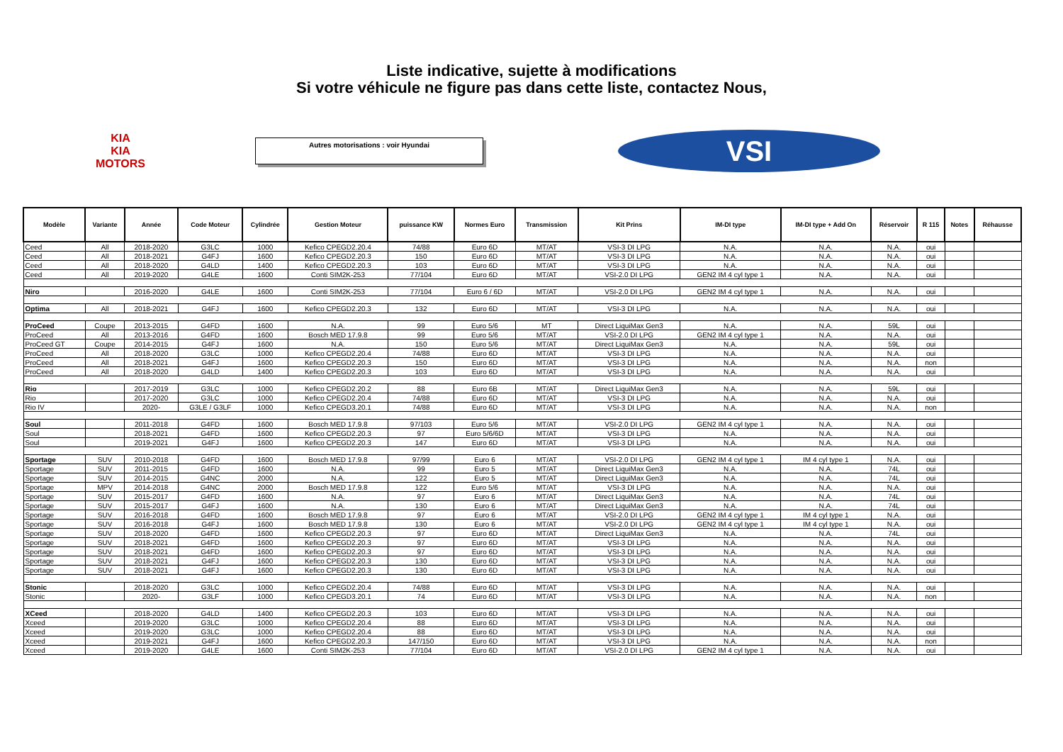Liste indicative, sujette à modifications
Si votre véhicule ne figure pas dans cette liste, contactez Nous,
KIA
KIA MOTORS
Autres motorisations : voir Hyundai
VSI
| Modèle | Variante | Année | Code Moteur | Cylindrée | Gestion Moteur | puissance KW | Normes Euro | Transmission | Kit Prins | IM-DI type | IM-DI type + Add On | Réservoir | R 115 | Notes | Réhausse |
| --- | --- | --- | --- | --- | --- | --- | --- | --- | --- | --- | --- | --- | --- | --- | --- |
| Ceed | All | 2018-2020 | G3LC | 1000 | Kefico CPEGD2.20.4 | 74/88 | Euro 6D | MT/AT | VSI-3 DI LPG | N.A. | N.A. | N.A. | oui | | |
| Ceed | All | 2018-2021 | G4FJ | 1600 | Kefico CPEGD2.20.3 | 150 | Euro 6D | MT/AT | VSI-3 DI LPG | N.A. | N.A. | N.A. | oui | | |
| Ceed | All | 2018-2020 | G4LD | 1400 | Kefico CPEGD2.20.3 | 103 | Euro 6D | MT/AT | VSI-3 DI LPG | N.A. | N.A. | N.A. | oui | | |
| Ceed | All | 2019-2020 | G4LE | 1600 | Conti SIM2K-253 | 77/104 | Euro 6D | MT/AT | VSI-2.0 DI LPG | GEN2 IM 4 cyl type 1 | N.A. | N.A. | oui | | |
| Niro | | 2016-2020 | G4LE | 1600 | Conti SIM2K-253 | 77/104 | Euro 6 / 6D | MT/AT | VSI-2.0 DI LPG | GEN2 IM 4 cyl type 1 | N.A. | N.A. | oui | | |
| Optima | All | 2018-2021 | G4FJ | 1600 | Kefico CPEGD2.20.3 | 132 | Euro 6D | MT/AT | VSI-3 DI LPG | N.A. | N.A. | N.A. | oui | | |
| ProCeed | Coupe | 2013-2015 | G4FD | 1600 | N.A. | 99 | Euro 5/6 | MT | Direct LiquiMax Gen3 | N.A. | N.A. | 59L | oui | | |
| ProCeed | All | 2013-2016 | G4FD | 1600 | Bosch MED 17.9.8 | 99 | Euro 5/6 | MT/AT | VSI-2.0 DI LPG | GEN2 IM 4 cyl type 1 | N.A. | N.A. | oui | | |
| ProCeed GT | Coupe | 2014-2015 | G4FJ | 1600 | N.A. | 150 | Euro 5/6 | MT/AT | Direct LiquiMax Gen3 | N.A. | N.A. | 59L | oui | | |
| ProCeed | All | 2018-2020 | G3LC | 1000 | Kefico CPEGD2.20.4 | 74/88 | Euro 6D | MT/AT | VSI-3 DI LPG | N.A. | N.A. | N.A. | oui | | |
| ProCeed | All | 2018-2021 | G4FJ | 1600 | Kefico CPEGD2.20.3 | 150 | Euro 6D | MT/AT | VSI-3 DI LPG | N.A. | N.A. | N.A. | non | | |
| ProCeed | All | 2018-2020 | G4LD | 1400 | Kefico CPEGD2.20.3 | 103 | Euro 6D | MT/AT | VSI-3 DI LPG | N.A. | N.A. | N.A. | oui | | |
| Rio | | 2017-2019 | G3LC | 1000 | Kefico CPEGD2.20.2 | 88 | Euro 6B | MT/AT | Direct LiquiMax Gen3 | N.A. | N.A. | 59L | oui | | |
| Rio | | 2017-2020 | G3LC | 1000 | Kefico CPEGD2.20.4 | 74/88 | Euro 6D | MT/AT | VSI-3 DI LPG | N.A. | N.A. | N.A. | oui | | |
| Rio IV | | 2020- | G3LE / G3LF | 1000 | Kefico CPEGD3.20.1 | 74/88 | Euro 6D | MT/AT | VSI-3 DI LPG | N.A. | N.A. | N.A. | non | | |
| Soul | | 2011-2018 | G4FD | 1600 | Bosch MED 17.9.8 | 97/103 | Euro 5/6 | MT/AT | VSI-2.0 DI LPG | GEN2 IM 4 cyl type 1 | N.A. | N.A. | oui | | |
| Soul | | 2018-2021 | G4FD | 1600 | Kefico CPEGD2.20.3 | 97 | Euro 5/6/6D | MT/AT | VSI-3 DI LPG | N.A. | N.A. | N.A. | oui | | |
| Soul | | 2019-2021 | G4FJ | 1600 | Kefico CPEGD2.20.3 | 147 | Euro 6D | MT/AT | VSI-3 DI LPG | N.A. | N.A. | N.A. | oui | | |
| Sportage | SUV | 2010-2018 | G4FD | 1600 | Bosch MED 17.9.8 | 97/99 | Euro 6 | MT/AT | VSI-2.0 DI LPG | GEN2 IM 4 cyl type 1 | IM 4 cyl type 1 | N.A. | oui | | |
| Sportage | SUV | 2011-2015 | G4FD | 1600 | N.A. | 99 | Euro 5 | MT/AT | Direct LiquiMax Gen3 | N.A. | N.A. | 74L | oui | | |
| Sportage | SUV | 2014-2015 | G4NC | 2000 | N.A. | 122 | Euro 5 | MT/AT | Direct LiquiMax Gen3 | N.A. | N.A. | 74L | oui | | |
| Sportage | MPV | 2014-2018 | G4NC | 2000 | Bosch MED 17.9.8 | 122 | Euro 5/6 | MT/AT | VSI-3 DI LPG | N.A. | N.A. | N.A. | oui | | |
| Sportage | SUV | 2015-2017 | G4FD | 1600 | N.A. | 97 | Euro 6 | MT/AT | Direct LiquiMax Gen3 | N.A. | N.A. | 74L | oui | | |
| Sportage | SUV | 2015-2017 | G4FJ | 1600 | N.A. | 130 | Euro 6 | MT/AT | Direct LiquiMax Gen3 | N.A. | N.A. | 74L | oui | | |
| Sportage | SUV | 2016-2018 | G4FD | 1600 | Bosch MED 17.9.8 | 97 | Euro 6 | MT/AT | VSI-2.0 DI LPG | GEN2 IM 4 cyl type 1 | IM 4 cyl type 1 | N.A. | oui | | |
| Sportage | SUV | 2016-2018 | G4FJ | 1600 | Bosch MED 17.9.8 | 130 | Euro 6 | MT/AT | VSI-2.0 DI LPG | GEN2 IM 4 cyl type 1 | IM 4 cyl type 1 | N.A. | oui | | |
| Sportage | SUV | 2018-2020 | G4FD | 1600 | Kefico CPEGD2.20.3 | 97 | Euro 6D | MT/AT | Direct LiquiMax Gen3 | N.A. | N.A. | 74L | oui | | |
| Sportage | SUV | 2018-2021 | G4FD | 1600 | Kefico CPEGD2.20.3 | 97 | Euro 6D | MT/AT | VSI-3 DI LPG | N.A. | N.A. | N.A. | oui | | |
| Sportage | SUV | 2018-2021 | G4FD | 1600 | Kefico CPEGD2.20.3 | 97 | Euro 6D | MT/AT | VSI-3 DI LPG | N.A. | N.A. | N.A. | oui | | |
| Sportage | SUV | 2018-2021 | G4FJ | 1600 | Kefico CPEGD2.20.3 | 130 | Euro 6D | MT/AT | VSI-3 DI LPG | N.A. | N.A. | N.A. | oui | | |
| Sportage | SUV | 2018-2021 | G4FJ | 1600 | Kefico CPEGD2.20.3 | 130 | Euro 6D | MT/AT | VSI-3 DI LPG | N.A. | N.A. | N.A. | oui | | |
| Stonic | | 2018-2020 | G3LC | 1000 | Kefico CPEGD2.20.4 | 74/88 | Euro 6D | MT/AT | VSI-3 DI LPG | N.A. | N.A. | N.A. | oui | | |
| Stonic | | 2020- | G3LF | 1000 | Kefico CPEGD3.20.1 | 74 | Euro 6D | MT/AT | VSI-3 DI LPG | N.A. | N.A. | N.A. | non | | |
| XCeed | | 2018-2020 | G4LD | 1400 | Kefico CPEGD2.20.3 | 103 | Euro 6D | MT/AT | VSI-3 DI LPG | N.A. | N.A. | N.A. | oui | | |
| Xceed | | 2019-2020 | G3LC | 1000 | Kefico CPEGD2.20.4 | 88 | Euro 6D | MT/AT | VSI-3 DI LPG | N.A. | N.A. | N.A. | oui | | |
| Xceed | | 2019-2020 | G3LC | 1000 | Kefico CPEGD2.20.4 | 88 | Euro 6D | MT/AT | VSI-3 DI LPG | N.A. | N.A. | N.A. | oui | | |
| Xceed | | 2019-2021 | G4FJ | 1600 | Kefico CPEGD2.20.3 | 147/150 | Euro 6D | MT/AT | VSI-3 DI LPG | N.A. | N.A. | N.A. | non | | |
| Xceed | | 2019-2020 | G4LE | 1600 | Conti SIM2K-253 | 77/104 | Euro 6D | MT/AT | VSI-2.0 DI LPG | GEN2 IM 4 cyl type 1 | N.A. | N.A. | oui | | |